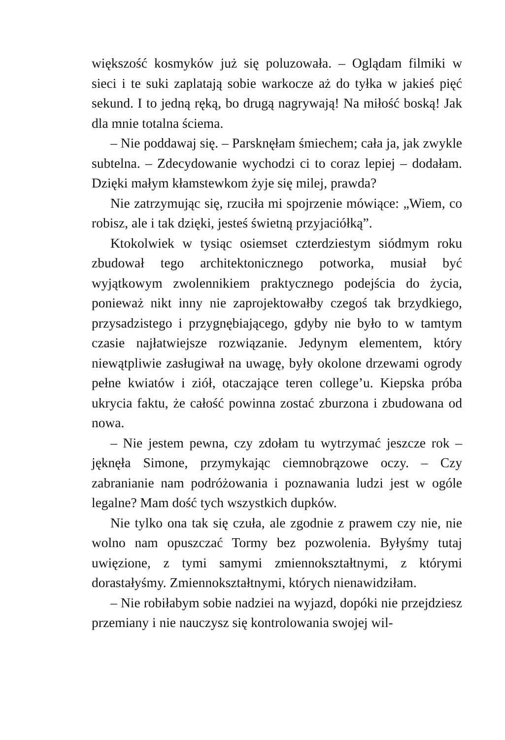większość kosmyków już się poluzowała. – Oglądam filmiki w sieci i te suki zaplatają sobie warkocze aż do tyłka w jakieś pięć sekund. I to jedną ręką, bo drugą nagrywają! Na miłość boską! Jak dla mnie totalna ściema.
– Nie poddawaj się. – Parsknęłam śmiechem; cała ja, jak zwykle subtelna. – Zdecydowanie wychodzi ci to coraz lepiej – dodałam. Dzięki małym kłamstewkom żyje się milej, prawda?
Nie zatrzymując się, rzuciła mi spojrzenie mówiące: „Wiem, co robisz, ale i tak dzięki, jesteś świetną przyjaciółką”.
Ktokolwiek w tysiąc osiemset czterdziestym siódmym roku zbudował tego architektonicznego potworka, musiał być wyjątkowym zwolennikiem praktycznego podejścia do życia, ponieważ nikt inny nie zaprojektowałby czegoś tak brzydkiego, przysadzistego i przygnębiającego, gdyby nie było to w tamtym czasie najłatwiejsze rozwiązanie. Jedynym elementem, który niewątpliwie zasługiwał na uwagę, były okolone drzewami ogrody pełne kwiatów i ziół, otaczające teren college’u. Kiepska próba ukrycia faktu, że całość powinna zostać zburzona i zbudowana od nowa.
– Nie jestem pewna, czy zdołam tu wytrzymać jeszcze rok – jęknęła Simone, przymykając ciemnobrązowe oczy. – Czy zabranianie nam podróżowania i poznawania ludzi jest w ogóle legalne? Mam dość tych wszystkich dupków.
Nie tylko ona tak się czuła, ale zgodnie z prawem czy nie, nie wolno nam opuszczać Tormy bez pozwolenia. Byłyśmy tutaj uwięzione, z tymi samymi zmiennokształtnymi, z którymi dorastałyśmy. Zmiennokształtnymi, których nienawidziłam.
– Nie robiłabym sobie nadziei na wyjazd, dopóki nie przejdziesz przemiany i nie nauczysz się kontrolowania swojej wil-